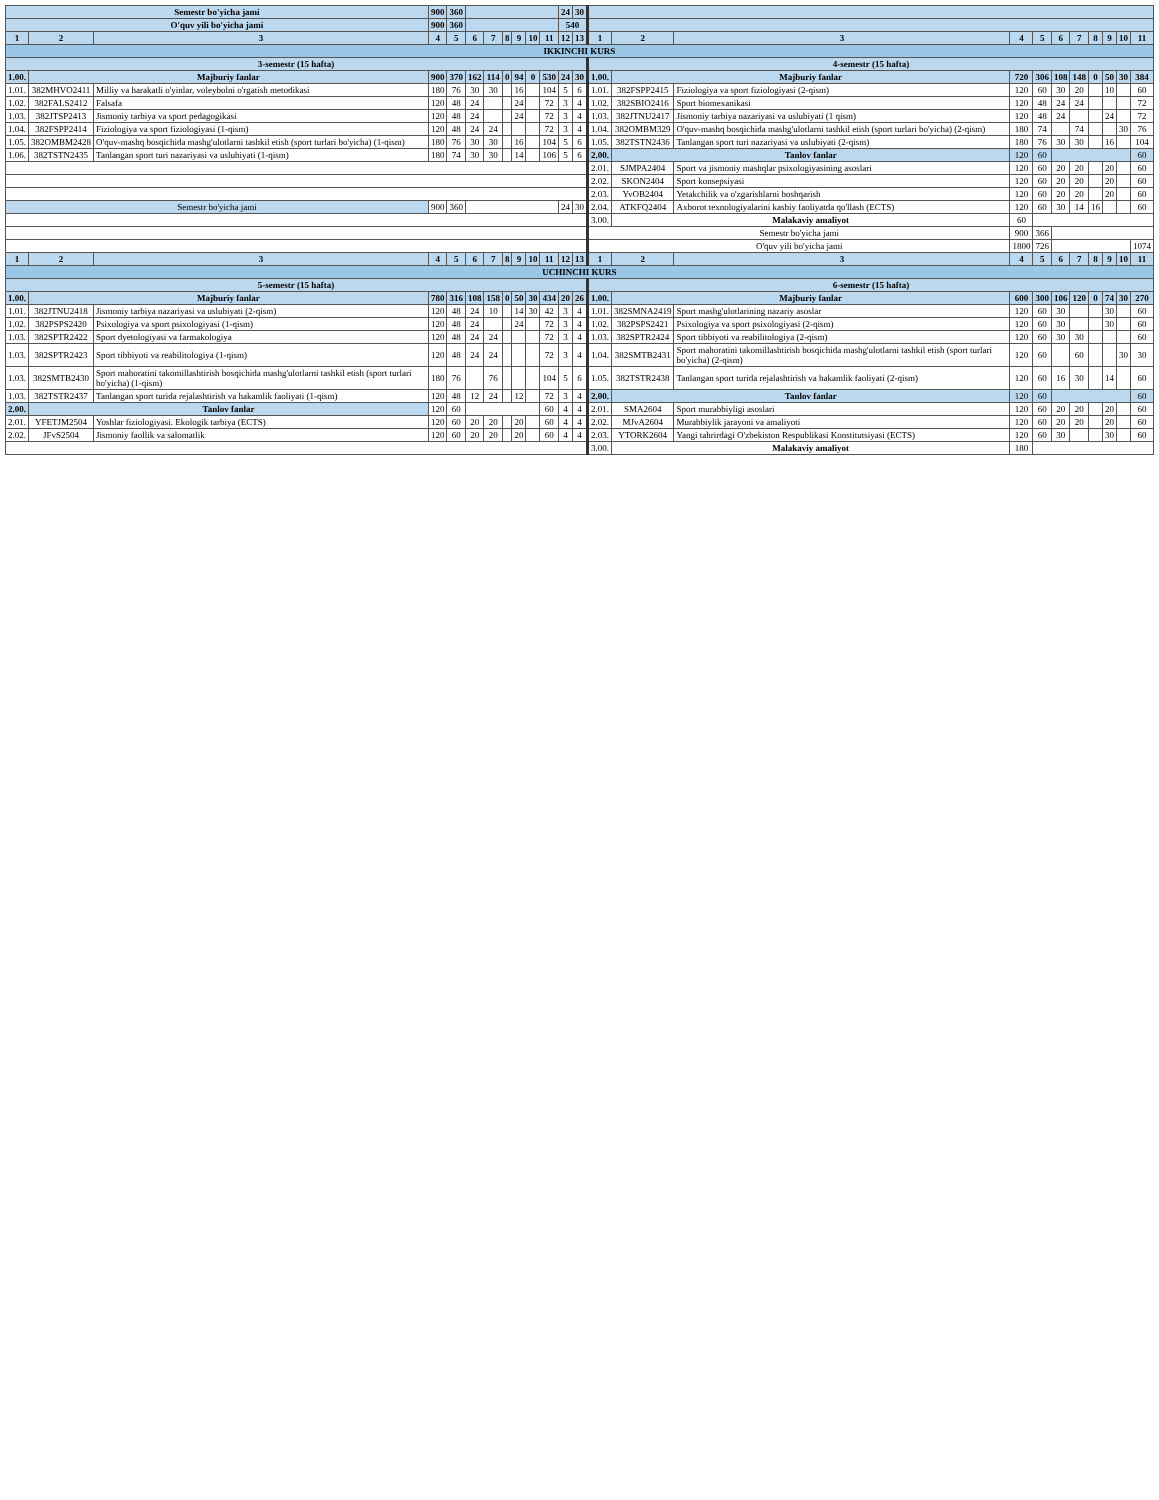| Semestr bo'yicha jami | | | 900 | 360 | | | | | | | 24 | 30 | | | | | | | | | | | |
| O'quv yili bo'yicha jami | | | 900 | 360 | | | | | | | 540 | | | | | | | | | | | | |
| 1 | 2 | 3 | 4 | 5 | 6 | 7 | 8 | 9 | 10 | 11 | 12 | 13 | 1 | 2 | 3 | 4 | 5 | 6 | 7 | 8 | 9 | 10 | 11 |
| IKKINCHI KURS | | | | | | | | | | | | | | | | | | | | | | | |
| 3-semestr (15 hafta) | | | | | | | | | | | | | 4-semestr (15 hafta) | | | | | | | | | | |
| 1.00. | Majburiy fanlar | | 900 | 370 | 162 | 114 | 0 | 94 | 0 | 530 | 24 | 30 | 1.00. | Majburiy fanlar | | 720 | 306 | 108 | 148 | 0 | 50 | 30 | 384 |
| 1.01. | 382MHVO2411 | Milliy va harakatli o'yinlar, voleybolni o'rgatish metodikasi | 180 | 76 | 30 | 30 | | 16 | | 104 | 5 | 6 | 1.01. | 382FSPP2415 | Fiziologiya va sport fiziologiyasi (2-qism) | 120 | 60 | 30 | 20 | | 10 | | 60 |
| 1.02. | 382FALS2412 | Falsafa | 120 | 48 | 24 | | | 24 | | 72 | 3 | 4 | 1.02. | 382SBIO2416 | Sport biomexanikasi | 120 | 48 | 24 | 24 | | | | 72 |
| 1.03. | 382JTSP2413 | Jismoniy tarbiya va sport pedagogikasi | 120 | 48 | 24 | | | 24 | | 72 | 3 | 4 | 1.03. | 382JTNU2417 | Jismoniy tarbiya nazariyasi va uslubiyati (1 qism) | 120 | 48 | 24 | | | 24 | | 72 |
| 1.04. | 382FSPP2414 | Fiziologiya va sport fiziologiyasi (1-qism) | 120 | 48 | 24 | 24 | | | | 72 | 3 | 4 | 1.04. | 382OMBM329 | O'quv-mashq bosqichida mashg'ulotlarni tashkil etish (sport turlari bo'yicha) (2-qism) | 180 | 74 | | 74 | | | 30 | 76 |
| 1.05. | 382OMBM2428 | O'quv-mashq bosqichida mashg'ulotlarni tashkil etish (sport turlari bo'yicha) (1-qism) | 180 | 76 | 30 | 30 | | 16 | | 104 | 5 | 6 | 1.05. | 382TSTN2436 | Tanlangan sport turi nazariyasi va uslubiyati (2-qism) | 180 | 76 | 30 | 30 | | 16 | | 104 |
| 1.06. | 382TSTN2435 | Tanlangan sport turi nazariyasi va uslubiyati (1-qism) | 180 | 74 | 30 | 30 | | 14 | | 106 | 5 | 6 | 2.00. | Tanlov fanlar | | 120 | 60 | | | | | | 60 |
| | | | | | | | | | | | | | 2.01. | SJMPA2404 | Sport va jismoniy mashqlar psixologiyasining asoslari | 120 | 60 | 20 | 20 | | 20 | | 60 |
| | | | | | | | | | | | | | 2.02. | SKON2404 | Sport konsepsiyasi | 120 | 60 | 20 | 20 | | 20 | | 60 |
| | | | | | | | | | | | | | 2.03. | YvOB2404 | Yetakchilik va o'zgarishlarni boshqarish | 120 | 60 | 20 | 20 | | 20 | | 60 |
| Semestr bo'yicha jami | | | 900 | 360 | | | | | | | 24 | 30 | 2.04. | ATKFQ2404 | Axborot texnologiyalarini kasbiy faoliyatda qo'llash (ECTS) | 120 | 60 | 30 | 14 | 16 | | | 60 |
| | | | | | | | | | | | | | 3.00. | Malakaviy amaliyot | | 60 | | | | | | | |
| | | | | | | | | | | | | | Semestr bo'yicha jami | | | 900 | 366 | | | | | | |
| | | | | | | | | | | | | | O'quv yili bo'yicha jami | | | 1800 | 726 | | | | | | 1074 |
| 1 | 2 | 3 | 4 | 5 | 6 | 7 | 8 | 9 | 10 | 11 | 12 | 13 | 1 | 2 | 3 | 4 | 5 | 6 | 7 | 8 | 9 | 10 | 11 |
| UCHINCHI KURS | | | | | | | | | | | | | | | | | | | | | | | |
| 5-semestr (15 hafta) | | | | | | | | | | | | | 6-semestr (15 hafta) | | | | | | | | | | |
| 1.00. | Majburiy fanlar | | 780 | 316 | 108 | 158 | 0 | 50 | 30 | 434 | 20 | 26 | 1.00. | Majburiy fanlar | | 600 | 300 | 106 | 120 | 0 | 74 | 30 | 270 |
| 1.01. | 382JTNU2418 | Jismoniy tarbiya nazariyasi va uslubiyati (2-qism) | 120 | 48 | 24 | 10 | | 14 | 30 | 42 | 3 | 4 | 1.01. | 382SMNA2419 | Sport mashg'ulotlarining nazariy asoslar | 120 | 60 | 30 | | | 30 | | 60 |
| 1.02. | 382PSPS2420 | Psixologiya va sport psixologiyasi (1-qism) | 120 | 48 | 24 | | | 24 | | 72 | 3 | 4 | 1.02. | 382PSPS2421 | Psixologiya va sport psixologiyasi (2-qism) | 120 | 60 | 30 | | | 30 | | 60 |
| 1.03. | 382SPTR2422 | Sport dyetologiyasi va farmakologiya | 120 | 48 | 24 | 24 | | | | 72 | 3 | 4 | 1.03. | 382SPTR2424 | Sport tibbiyoti va reabilitologiya (2-qism) | 120 | 60 | 30 | 30 | | | | 60 |
| 1.03. | 382SPTR2423 | Sport tibbiyoti va reabilitologiya (1-qism) | 120 | 48 | 24 | 24 | | | | 72 | 3 | 4 | 1.04. | 382SMTB2431 | Sport mahoratini takomillashtirish bosqichida mashg'ulotlarni tashkil etish (sport turlari bo'yicha) (2-qism) | 120 | 60 | | 60 | | | 30 | 30 |
| 1.03. | 382SMTB2430 | Sport mahoratini takomillashtirish bosqichida mashg'ulotlarni tashkil etish (sport turlari bo'yicha) (1-qism) | 180 | 76 | | 76 | | | | 104 | 5 | 6 | 1.05. | 382TSTR2438 | Tanlangan sport turida rejalashtirish va hakamlik faoliyati (2-qism) | 120 | 60 | 16 | 30 | | 14 | | 60 |
| 1.03. | 382TSTR2437 | Tanlangan sport turida rejalashtirish va hakamlik faoliyati (1-qism) | 120 | 48 | 12 | 24 | | 12 | | 72 | 3 | 4 | 2.00. | Tanlov fanlar | | 120 | 60 | | | | | | 60 |
| 2.00. | Tanlov fanlar | | 120 | 60 | | | | | | 60 | 4 | 4 | 2.01. | SMA2604 | Sport murabbiyligi asoslari | 120 | 60 | 20 | 20 | | 20 | | 60 |
| 2.01. | YFETJM2504 | Yoshlar fiziologiyasi. Ekologik tarbiya (ECTS) | 120 | 60 | 20 | 20 | | 20 | | 60 | 4 | 4 | 2.02. | MJvA2604 | Murabbiylik jarayoni va amaliyoti | 120 | 60 | 20 | 20 | | 20 | | 60 |
| 2.02. | JFvS2504 | Jismoniy faollik va salomatlik | 120 | 60 | 20 | 20 | | 20 | | 60 | 4 | 4 | 2.03. | YTORK2604 | Yangi tahrirdagi O'zbekiston Respublikasi Konstitutsiyasi (ECTS) | 120 | 60 | 30 | | | 30 | | 60 |
| | | | | | | | | | | | | | 3.00. | Malakaviy amaliyot | | 180 | | | | | | | |